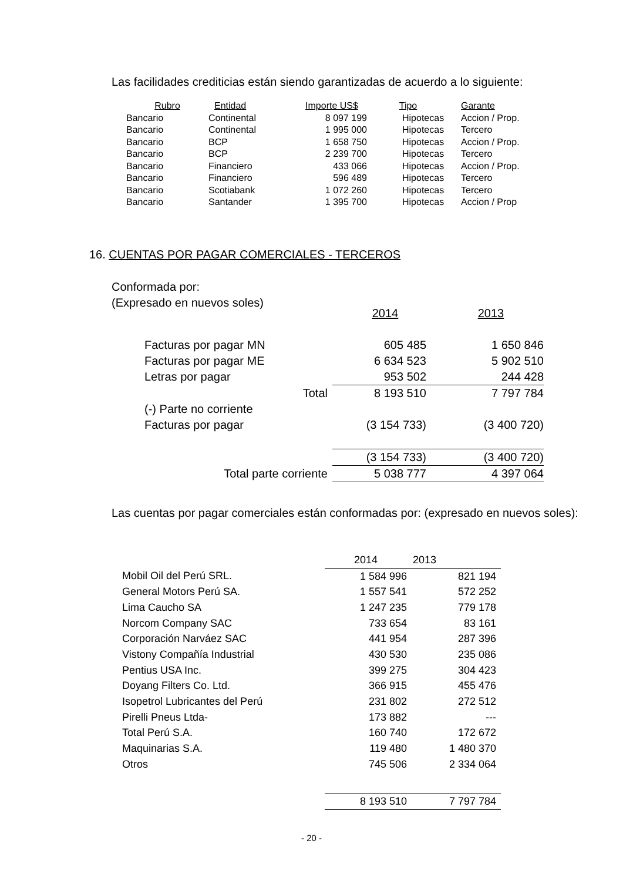Las facilidades crediticias están siendo garantizadas de acuerdo a lo siguiente:
| Rubro | Entidad | Importe US$ | Tipo | Garante |
| --- | --- | --- | --- | --- |
| Bancario | Continental | 8 097 199 | Hipotecas | Accion / Prop. |
| Bancario | Continental | 1 995 000 | Hipotecas | Tercero |
| Bancario | BCP | 1 658 750 | Hipotecas | Accion / Prop. |
| Bancario | BCP | 2 239 700 | Hipotecas | Tercero |
| Bancario | Financiero | 433 066 | Hipotecas | Accion / Prop. |
| Bancario | Financiero | 596 489 | Hipotecas | Tercero |
| Bancario | Scotiabank | 1 072 260 | Hipotecas | Tercero |
| Bancario | Santander | 1 395 700 | Hipotecas | Accion / Prop |
16. CUENTAS POR PAGAR COMERCIALES - TERCEROS
Conformada por:
(Expresado en nuevos soles)
| | 2014 | 2013 |
| Facturas por pagar MN | 605 485 | 1 650 846 |
| Facturas por pagar ME | 6 634 523 | 5 902 510 |
| Letras por pagar | 953 502 | 244 428 |
| Total | 8 193 510 | 7 797 784 |
| (-) Parte no corriente | | |
| Facturas por pagar | (3 154 733) | (3 400 720) |
| | (3 154 733) | (3 400 720) |
| Total parte corriente | 5 038 777 | 4 397 064 |
Las cuentas por pagar comerciales están conformadas por: (expresado en nuevos soles):
| | 2014 | 2013 |
| Mobil Oil del Perú SRL. | 1 584 996 | 821 194 |
| General Motors Perú SA. | 1 557 541 | 572 252 |
| Lima Caucho SA | 1 247 235 | 779 178 |
| Norcom Company SAC | 733 654 | 83 161 |
| Corporación Narváez SAC | 441 954 | 287 396 |
| Vistony Compañía Industrial | 430 530 | 235 086 |
| Pentius USA Inc. | 399 275 | 304 423 |
| Doyang Filters Co. Ltd. | 366 915 | 455 476 |
| Isopetrol Lubricantes del Perú | 231 802 | 272 512 |
| Pirelli Pneus Ltda- | 173 882 | --- |
| Total Perú S.A. | 160 740 | 172 672 |
| Maquinarias S.A. | 119 480 | 1 480 370 |
| Otros | 745 506 | 2 334 064 |
| | 8 193 510 | 7 797 784 |
- 20 -